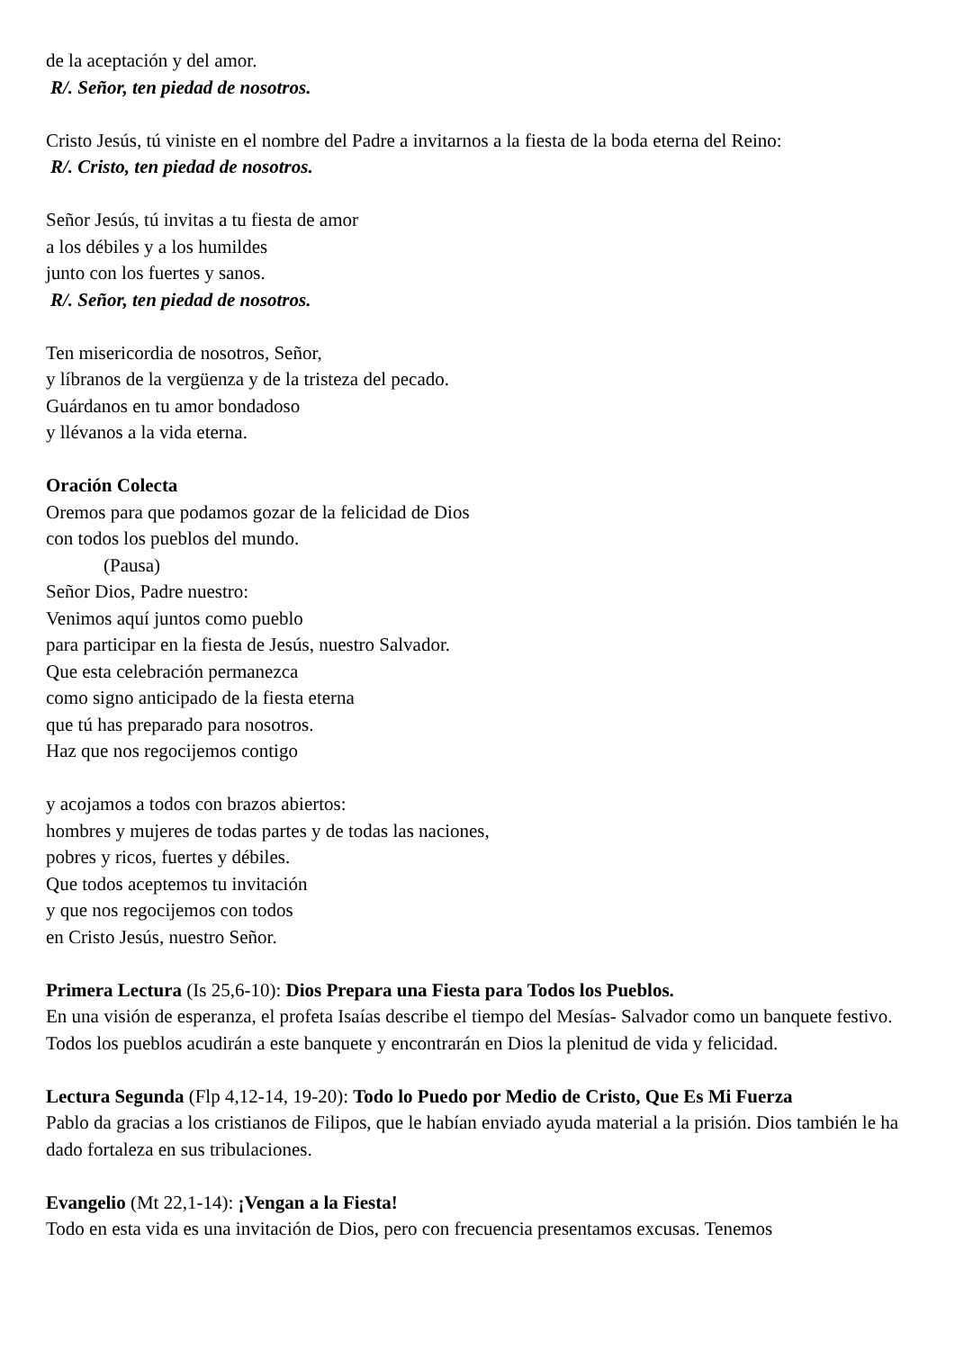de la aceptación y del amor.
R/. Señor, ten piedad de nosotros.
Cristo Jesús, tú viniste en el nombre del Padre a invitarnos a la fiesta de la boda eterna del Reino:
R/. Cristo, ten piedad de nosotros.
Señor Jesús, tú invitas a tu fiesta de amor
a los débiles y a los humildes
junto con los fuertes y sanos.
R/. Señor, ten piedad de nosotros.
Ten misericordia de nosotros, Señor,
y líbranos de la vergüenza y de la tristeza del pecado.
Guárdanos en tu amor bondadoso
y llévanos a la vida eterna.
Oración Colecta
Oremos para que podamos gozar de la felicidad de Dios
con todos los pueblos del mundo.
(Pausa)
Señor Dios, Padre nuestro:
Venimos aquí juntos como pueblo
para participar en la fiesta de Jesús, nuestro Salvador.
Que esta celebración permanezca
como signo anticipado de la fiesta eterna
que tú has preparado para nosotros.
Haz que nos regocijemos contigo
y acojamos a todos con brazos abiertos:
hombres y mujeres de todas partes y de todas las naciones,
pobres y ricos, fuertes y débiles.
Que todos aceptemos tu invitación
y que nos regocijemos con todos
en Cristo Jesús, nuestro Señor.
Primera Lectura (Is 25,6-10): Dios Prepara una Fiesta para Todos los Pueblos.
En una visión de esperanza, el profeta Isaías describe el tiempo del Mesías- Salvador como un banquete festivo. Todos los pueblos acudirán a este banquete y encontrarán en Dios la plenitud de vida y felicidad.
Lectura Segunda (Flp 4,12-14, 19-20): Todo lo Puedo por Medio de Cristo, Que Es Mi Fuerza
Pablo da gracias a los cristianos de Filipos, que le habían enviado ayuda material a la prisión. Dios también le ha dado fortaleza en sus tribulaciones.
Evangelio (Mt 22,1-14): ¡Vengan a la Fiesta!
Todo en esta vida es una invitación de Dios, pero con frecuencia presentamos excusas. Tenemos